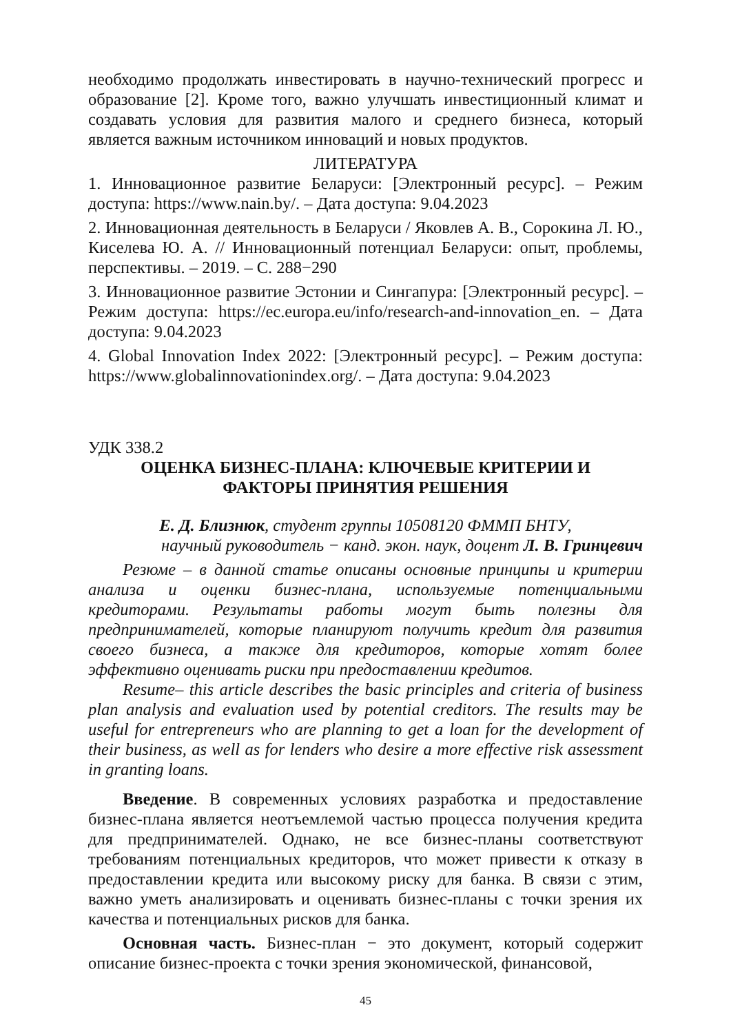необходимо продолжать инвестировать в научно-технический прогресс и образование [2]. Кроме того, важно улучшать инвестиционный климат и создавать условия для развития малого и среднего бизнеса, который является важным источником инноваций и новых продуктов.
ЛИТЕРАТУРА
1. Инновационное развитие Беларуси: [Электронный ресурс]. – Режим доступа: https://www.nain.by/. – Дата доступа: 9.04.2023
2. Инновационная деятельность в Беларуси / Яковлев А. В., Сорокина Л. Ю., Киселева Ю. А. // Инновационный потенциал Беларуси: опыт, проблемы, перспективы. – 2019. – С. 288−290
3. Инновационное развитие Эстонии и Сингапура: [Электронный ресурс]. – Режим доступа: https://ec.europa.eu/info/research-and-innovation_en. – Дата доступа: 9.04.2023
4. Global Innovation Index 2022: [Электронный ресурс]. – Режим доступа: https://www.globalinnovationindex.org/. – Дата доступа: 9.04.2023
УДК 338.2
ОЦЕНКА БИЗНЕС-ПЛАНА: КЛЮЧЕВЫЕ КРИТЕРИИ И
ФАКТОРЫ ПРИНЯТИЯ РЕШЕНИЯ
Е. Д. Близнюк, студент группы 10508120 ФММП БНТУ,
научный руководитель − канд. экон. наук, доцент Л. В. Гринцевич
Резюме – в данной статье описаны основные принципы и критерии анализа и оценки бизнес-плана, используемые потенциальными кредиторами. Результаты работы могут быть полезны для предпринимателей, которые планируют получить кредит для развития своего бизнеса, а также для кредиторов, которые хотят более эффективно оценивать риски при предоставлении кредитов.
Resume– this article describes the basic principles and criteria of business plan analysis and evaluation used by potential creditors. The results may be useful for entrepreneurs who are planning to get a loan for the development of their business, as well as for lenders who desire a more effective risk assessment in granting loans.
Введение. В современных условиях разработка и предоставление бизнес-плана является неотъемлемой частью процесса получения кредита для предпринимателей. Однако, не все бизнес-планы соответствуют требованиям потенциальных кредиторов, что может привести к отказу в предоставлении кредита или высокому риску для банка. В связи с этим, важно уметь анализировать и оценивать бизнес-планы с точки зрения их качества и потенциальных рисков для банка.
Основная часть. Бизнес-план − это документ, который содержит описание бизнес-проекта с точки зрения экономической, финансовой,
45